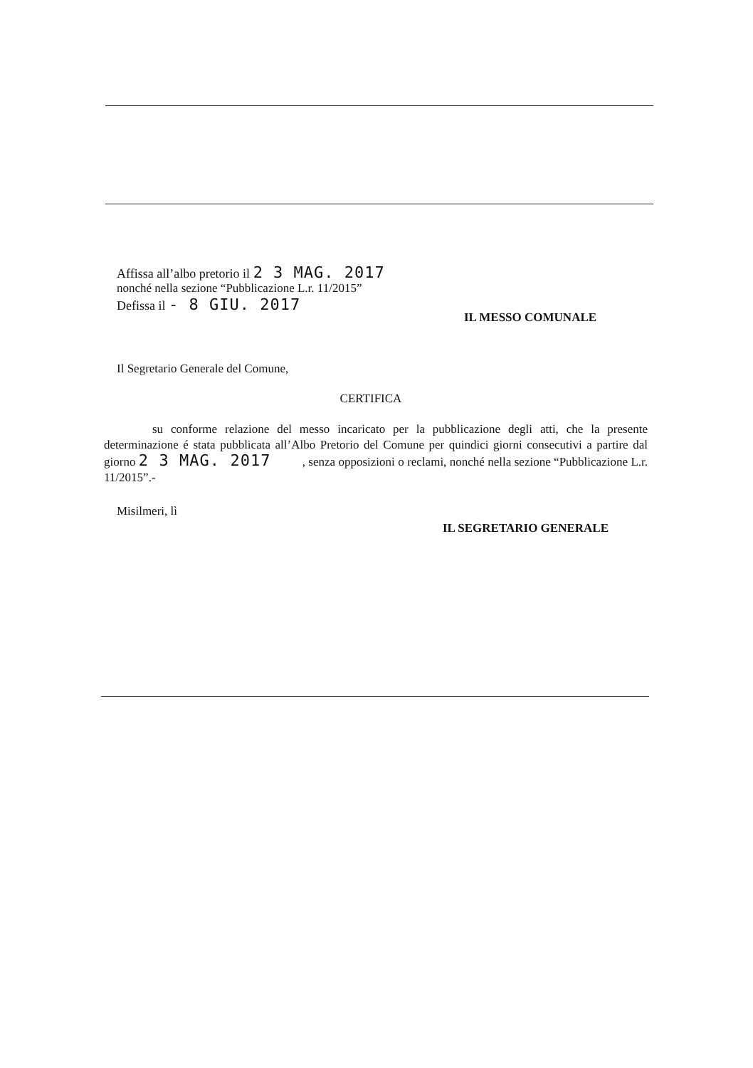Affissa all’albo pretorio il 2 3 MAG. 2017
nonché nella sezione “Pubblicazione L.r. 11/2015”
Defissa il - 8 GIU. 2017
IL MESSO COMUNALE
Il Segretario Generale del Comune,
CERTIFICA
su conforme relazione del messo incaricato per la pubblicazione degli atti, che la presente determinazione é stata pubblicata all’Albo Pretorio del Comune per quindici giorni consecutivi a partire dal giorno 2 3 MAG. 2017 , senza opposizioni o reclami, nonché nella sezione “Pubblicazione L.r. 11/2015”.-
Misilmeri, lì
IL SEGRETARIO GENERALE